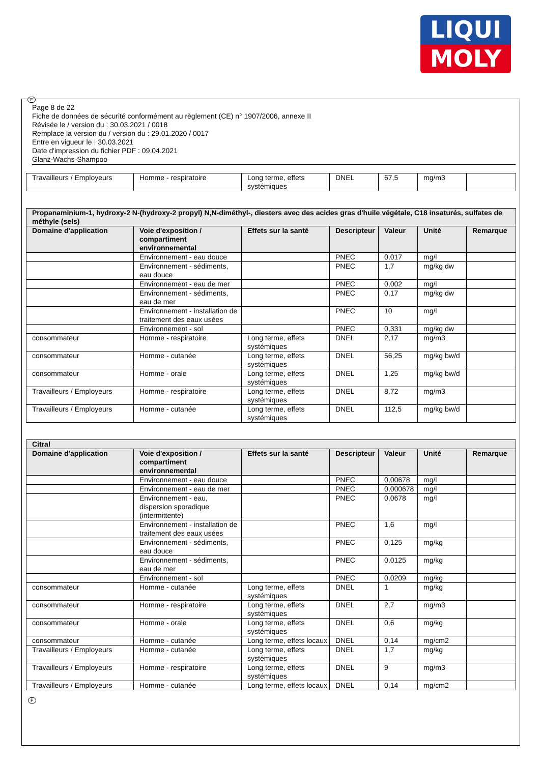LIQUI
MOLY
F
Page 8 de 22
Fiche de données de sécurité conformément au règlement (CE) n° 1907/2006, annexe II
Révisée le / version du : 30.03.2021 / 0018
Remplace la version du / version du : 29.01.2020 / 0017
Entre en vigueur le : 30.03.2021
Date d'impression du fichier PDF : 09.04.2021
Glanz-Wachs-Shampoo
| Travailleurs / Employeurs | Homme - respiratoire | Long terme, effets systémiques | DNEL | 67,5 | mg/m3 | |
| Propanaminium-1, hydroxy-2 N-(hydroxy-2 propyl) N,N-diméthyl-, diesters avec des acides gras d'huile végétale, C18 insaturés, sulfates de méthyle (sels) | | | | | | |
| --- | --- | --- | --- | --- | --- | --- |
| Domaine d'application | Voie d'exposition / compartiment environnemental | Effets sur la santé | Descripteur | Valeur | Unité | Remarque |
| | Environnement - eau douce | | PNEC | 0,017 | mg/l | |
| | Environnement - sédiments, eau douce | | PNEC | 1,7 | mg/kg dw | |
| | Environnement - eau de mer | | PNEC | 0,002 | mg/l | |
| | Environnement - sédiments, eau de mer | | PNEC | 0,17 | mg/kg dw | |
| | Environnement - installation de traitement des eaux usées | | PNEC | 10 | mg/l | |
| | Environnement - sol | | PNEC | 0,331 | mg/kg dw | |
| consommateur | Homme - respiratoire | Long terme, effets systémiques | DNEL | 2,17 | mg/m3 | |
| consommateur | Homme - cutanée | Long terme, effets systémiques | DNEL | 56,25 | mg/kg bw/d | |
| consommateur | Homme - orale | Long terme, effets systémiques | DNEL | 1,25 | mg/kg bw/d | |
| Travailleurs / Employeurs | Homme - respiratoire | Long terme, effets systémiques | DNEL | 8,72 | mg/m3 | |
| Travailleurs / Employeurs | Homme - cutanée | Long terme, effets systémiques | DNEL | 112,5 | mg/kg bw/d | |
| Citral | | | | | | |
| --- | --- | --- | --- | --- | --- | --- |
| Domaine d'application | Voie d'exposition / compartiment environnemental | Effets sur la santé | Descripteur | Valeur | Unité | Remarque |
| | Environnement - eau douce | | PNEC | 0,00678 | mg/l | |
| | Environnement - eau de mer | | PNEC | 0,000678 | mg/l | |
| | Environnement - eau, dispersion sporadique (intermittente) | | PNEC | 0,0678 | mg/l | |
| | Environnement - installation de traitement des eaux usées | | PNEC | 1,6 | mg/l | |
| | Environnement - sédiments, eau douce | | PNEC | 0,125 | mg/kg | |
| | Environnement - sédiments, eau de mer | | PNEC | 0,0125 | mg/kg | |
| | Environnement - sol | | PNEC | 0,0209 | mg/kg | |
| consommateur | Homme - cutanée | Long terme, effets systémiques | DNEL | 1 | mg/kg | |
| consommateur | Homme - respiratoire | Long terme, effets systémiques | DNEL | 2,7 | mg/m3 | |
| consommateur | Homme - orale | Long terme, effets systémiques | DNEL | 0,6 | mg/kg | |
| consommateur | Homme - cutanée | Long terme, effets locaux | DNEL | 0,14 | mg/cm2 | |
| Travailleurs / Employeurs | Homme - cutanée | Long terme, effets systémiques | DNEL | 1,7 | mg/kg | |
| Travailleurs / Employeurs | Homme - respiratoire | Long terme, effets systémiques | DNEL | 9 | mg/m3 | |
| Travailleurs / Employeurs | Homme - cutanée | Long terme, effets locaux | DNEL | 0,14 | mg/cm2 | |
F